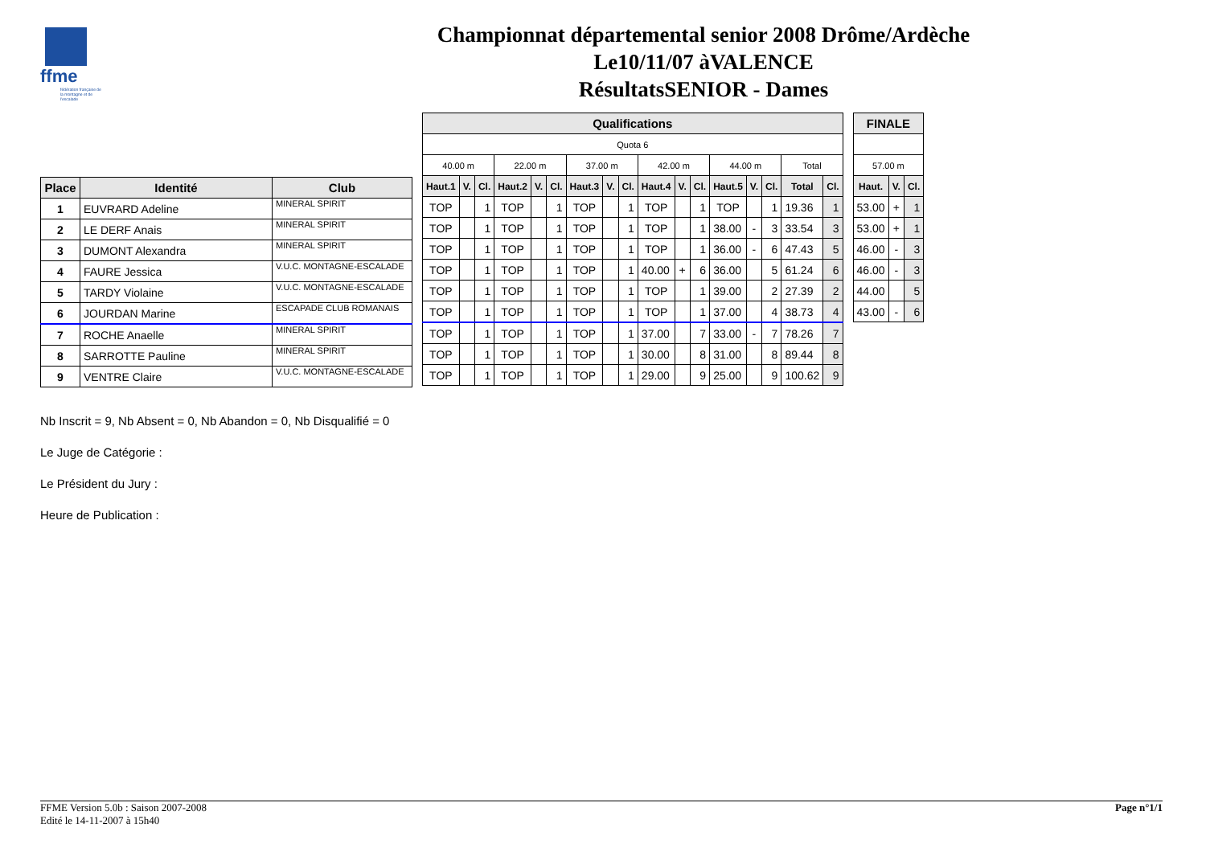ffme
fédération française de la montagne et de l'escalade
Championnat départemental senior 2008 Drôme/Ardèche
Le10/11/07 àVALENCE
RésultatsSENIOR - Dames
| Place | Identité | Club |
| --- | --- | --- |
| 1 | EUVRARD Adeline | MINERAL SPIRIT |
| 2 | LE DERF Anais | MINERAL SPIRIT |
| 3 | DUMONT Alexandra | MINERAL SPIRIT |
| 4 | FAURE Jessica | V.U.C. MONTAGNE-ESCALADE |
| 5 | TARDY Violaine | V.U.C. MONTAGNE-ESCALADE |
| 6 | JOURDAN Marine | ESCAPADE CLUB ROMANAIS |
| 7 | ROCHE Anaelle | MINERAL SPIRIT |
| 8 | SARROTTE Pauline | MINERAL SPIRIT |
| 9 | VENTRE Claire | V.U.C. MONTAGNE-ESCALADE |
| Qualifications | | | | | | | | | | | | | | | | |
| --- | --- | --- | --- | --- | --- | --- | --- | --- | --- | --- | --- | --- | --- | --- | --- | --- |
| Quota 6 | | | | | | | | | | | | | | | | |
| 40.00 m | | | 22.00 m | | | 37.00 m | | | 42.00 m | | | 44.00 m | | | Total | |
| Haut.1 | V. | Cl. | Haut.2 | V. | Cl. | Haut.3 | V. | Cl. | Haut.4 | V. | Cl. | Haut.5 | V. | Cl. | Total | Cl. |
| TOP | | 1 | TOP | | 1 | TOP | | 1 | TOP | | 1 | TOP | | 1 | 19.36 | 1 |
| TOP | | 1 | TOP | | 1 | TOP | | 1 | TOP | | 1 | 38.00 | - | 3 | 33.54 | 3 |
| TOP | | 1 | TOP | | 1 | TOP | | 1 | TOP | | 1 | 36.00 | - | 6 | 47.43 | 5 |
| TOP | | 1 | TOP | | 1 | TOP | | 1 | 40.00 | + | 6 | 36.00 | | 5 | 61.24 | 6 |
| TOP | | 1 | TOP | | 1 | TOP | | 1 | TOP | | 1 | 39.00 | | 2 | 27.39 | 2 |
| TOP | | 1 | TOP | | 1 | TOP | | 1 | TOP | | 1 | 37.00 | | 4 | 38.73 | 4 |
| TOP | | 1 | TOP | | 1 | TOP | | 1 | 37.00 | | 7 | 33.00 | - | 7 | 78.26 | 7 |
| TOP | | 1 | TOP | | 1 | TOP | | 1 | 30.00 | | 8 | 31.00 | | 8 | 89.44 | 8 |
| TOP | | 1 | TOP | | 1 | TOP | | 1 | 29.00 | | 9 | 25.00 | | 9 | 100.62 | 9 |
| FINALE | | |
| --- | --- | --- |
| 57.00 m | | |
| Haut. | V. | Cl. |
| 53.00 | + | 1 |
| 53.00 | + | 1 |
| 46.00 | - | 3 |
| 46.00 | - | 3 |
| 44.00 | | 5 |
| 43.00 | - | 6 |
Nb Inscrit = 9, Nb Absent = 0, Nb Abandon = 0, Nb Disqualifié = 0
Le Juge de Catégorie :
Le Président du Jury :
Heure de Publication :
FFME Version 5.0b : Saison 2007-2008
Edité le 14-11-2007 à 15h40
Page n°1/1